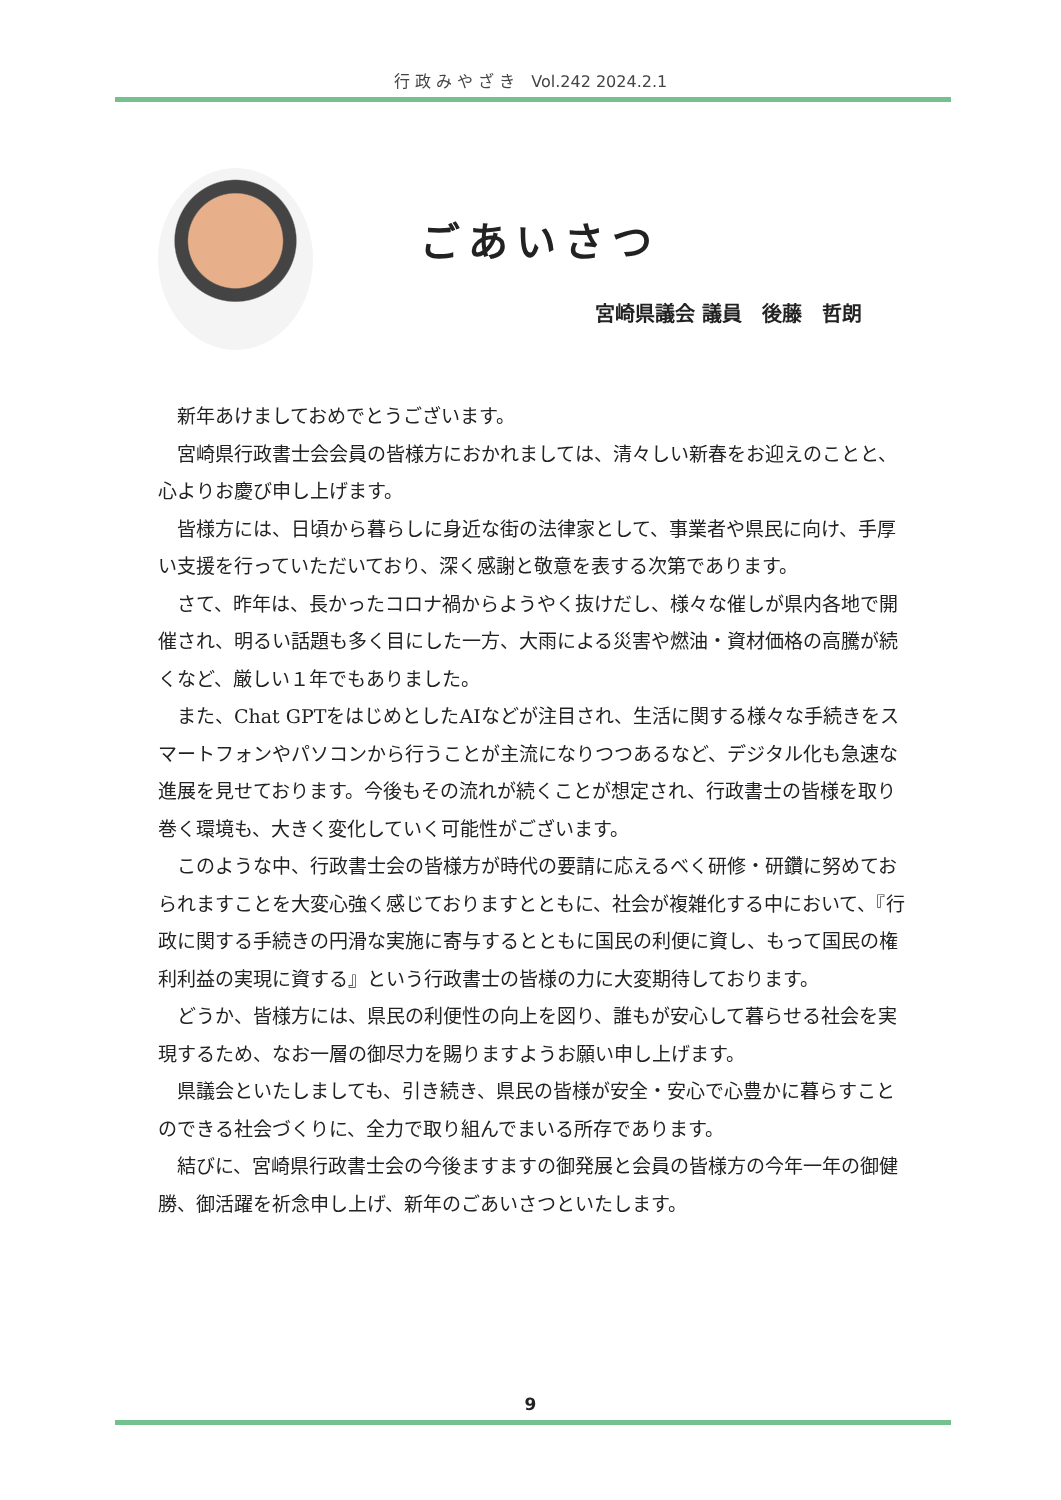行 政 み や ざ き　Vol.242 2024.2.1
ごあいさつ
宮崎県議会 議員　後藤　哲朗
新年あけましておめでとうございます。
宮崎県行政書士会会員の皆様方におかれましては、清々しい新春をお迎えのことと、心よりお慶び申し上げます。
皆様方には、日頃から暮らしに身近な街の法律家として、事業者や県民に向け、手厚い支援を行っていただいており、深く感謝と敬意を表する次第であります。
さて、昨年は、長かったコロナ禍からようやく抜けだし、様々な催しが県内各地で開催され、明るい話題も多く目にした一方、大雨による災害や燃油・資材価格の高騰が続くなど、厳しい１年でもありました。
また、Chat GPTをはじめとしたAIなどが注目され、生活に関する様々な手続きをスマートフォンやパソコンから行うことが主流になりつつあるなど、デジタル化も急速な進展を見せております。今後もその流れが続くことが想定され、行政書士の皆様を取り巻く環境も、大きく変化していく可能性がございます。
このような中、行政書士会の皆様方が時代の要請に応えるべく研修・研鑽に努めておられますことを大変心強く感じておりますとともに、社会が複雑化する中において、『行政に関する手続きの円滑な実施に寄与するとともに国民の利便に資し、もって国民の権利利益の実現に資する』という行政書士の皆様の力に大変期待しております。
どうか、皆様方には、県民の利便性の向上を図り、誰もが安心して暮らせる社会を実現するため、なお一層の御尽力を賜りますようお願い申し上げます。
県議会といたしましても、引き続き、県民の皆様が安全・安心で心豊かに暮らすことのできる社会づくりに、全力で取り組んでまいる所存であります。
結びに、宮崎県行政書士会の今後ますますの御発展と会員の皆様方の今年一年の御健勝、御活躍を祈念申し上げ、新年のごあいさつといたします。
9